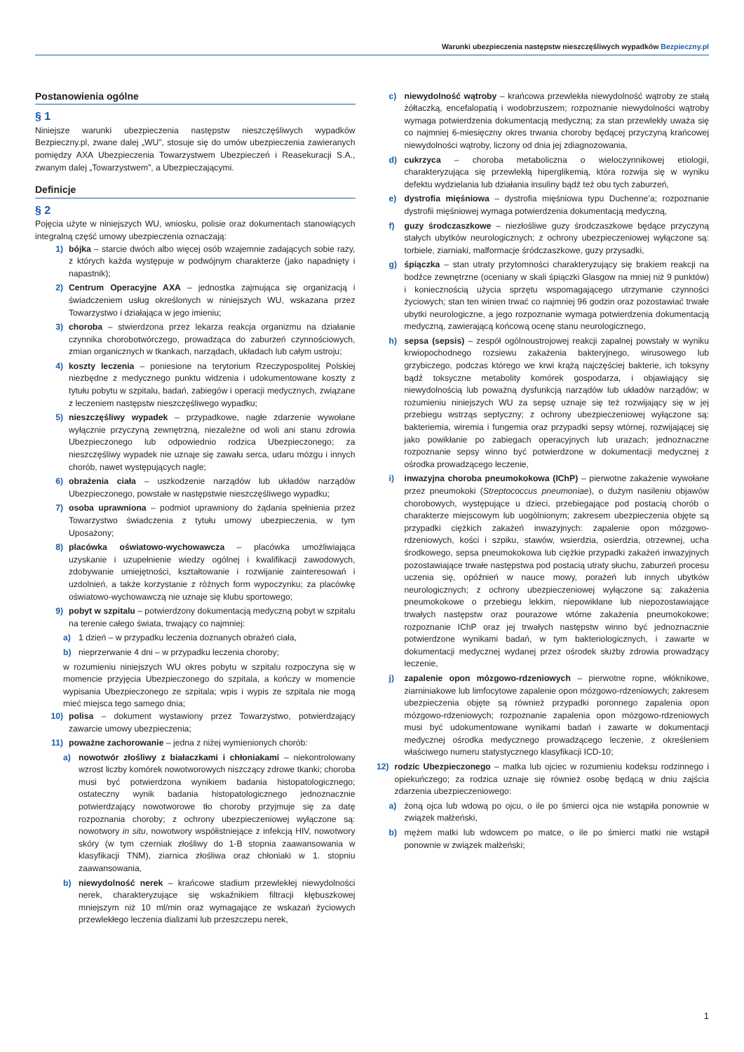Warunki ubezpieczenia następstw nieszczęśliwych wypadków Bezpieczny.pl
Postanowienia ogólne
§ 1
Niniejsze warunki ubezpieczenia następstw nieszczęśliwych wypadków Bezpieczny.pl, zwane dalej „WU”, stosuje się do umów ubezpieczenia zawieranych pomiędzy AXA Ubezpieczenia Towarzystwem Ubezpieczeń i Reasekuracji S.A., zwanym dalej „Towarzystwem”, a Ubezpieczającymi.
Definicje
§ 2
Pojęcia użyte w niniejszych WU, wniosku, polisie oraz dokumentach stanowiących integralną część umowy ubezpieczenia oznaczają:
1) bójka – starcie dwóch albo więcej osób wzajemnie zadających sobie razy, z których każda występuje w podwójnym charakterze (jako napadnięty i napastnik);
2) Centrum Operacyjne AXA – jednostka zajmująca się organizacją i świadczeniem usług określonych w niniejszych WU, wskazana przez Towarzystwo i działająca w jego imieniu;
3) choroba – stwierdzona przez lekarza reakcja organizmu na działanie czynnika chorobotwórczego, prowadząca do zaburzeń czynnościowych, zmian organicznych w tkankach, narządach, układach lub całym ustroju;
4) koszty leczenia – poniesione na terytorium Rzeczypospolitej Polskiej niezbędne z medycznego punktu widzenia i udokumentowane koszty z tytułu pobytu w szpitalu, badań, zabiegów i operacji medycznych, związane z leczeniem następstw nieszczęśliwego wypadku;
5) nieszczęśliwy wypadek – przypadkowe, nagłe zdarzenie wywołane wyłącznie przyczyną zewnętrzną, niezależne od woli ani stanu zdrowia Ubezpieczonego lub odpowiednio rodzica Ubezpieczonego; za nieszczęśliwy wypadek nie uznaje się zawału serca, udaru mózgu i innych chorób, nawet występujących nagle;
6) obrażenia ciała – uszkodzenie narządów lub układów narządów Ubezpieczonego, powstałe w następstwie nieszczęśliwego wypadku;
7) osoba uprawniona – podmiot uprawniony do żądania spełnienia przez Towarzystwo świadczenia z tytułu umowy ubezpieczenia, w tym Uposażony;
8) placówka oświatowo-wychowawcza – placówka umożliwiająca uzyskanie i uzupełnienie wiedzy ogólnej i kwalifikacji zawodowych, zdobywanie umiejętności, kształtowanie i rozwijanie zainteresowań i uzdolnień, a także korzystanie z różnych form wypoczynku; za placówkę oświatowo-wychowawczą nie uznaje się klubu sportowego;
9) pobyt w szpitalu – potwierdzony dokumentacją medyczną pobyt w szpitalu na terenie całego świata, trwający co najmniej:
a) 1 dzień – w przypadku leczenia doznanych obrażeń ciała,
b) nieprzerwanie 4 dni – w przypadku leczenia choroby;
w rozumieniu niniejszych WU okres pobytu w szpitalu rozpoczyna się w momencie przyjęcia Ubezpieczonego do szpitala, a kończy w momencie wypisania Ubezpieczonego ze szpitala; wpis i wypis ze szpitala nie mogą mieć miejsca tego samego dnia;
10) polisa – dokument wystawiony przez Towarzystwo, potwierdzający zawarcie umowy ubezpieczenia;
11) poważne zachorowanie – jedna z niżej wymienionych chorób:
a) nowotwór złośliwy z białaczkami i chłoniakami – niekontrolowany wzrost liczby komórek nowotworowych niszczący zdrowe tkanki; choroba musi być potwierdzona wynikiem badania histopatologicznego; ostateczny wynik badania histopatologicznego jednoznacznie potwierdzający nowotworowe tło choroby przyjmuje się za datę rozpoznania choroby; z ochrony ubezpieczeniowej wyłączone są: nowotwory in situ, nowotwory współistniejące z infekcją HIV, nowotwory skóry (w tym czerniak złośliwy do 1-B stopnia zaawansowania w klasyfikacji TNM), ziarnica złośliwa oraz chłoniaki w 1. stopniu zaawansowania,
b) niewydolność nerek – krańcowe stadium przewlekłej niewydolności nerek, charakteryzujące się wskaźnikiem filtracji kłębuszkowej mniejszym niż 10 ml/min oraz wymagające ze wskazań życiowych przewlekłego leczenia dializami lub przeszczepu nerek,
c) niewydolność wątroby – krańcowa przewlekła niewydolność wątroby ze stałą żółtaczką, encefalopatią i wodobrzuszem; rozpoznanie niewydolności wątroby wymaga potwierdzenia dokumentacją medyczną; za stan przewlekły uważa się co najmniej 6-miesięczny okres trwania choroby będącej przyczyną krańcowej niewydolności wątroby, liczony od dnia jej zdiagnozowania,
d) cukrzyca – choroba metaboliczna o wieloczynnikowej etiologii, charakteryzująca się przewlekłą hiperglikemią, która rozwija się w wyniku defektu wydzielania lub działania insuliny bądź też obu tych zaburzeń,
e) dystrofia mięśniowa – dystrofia mięśniowa typu Duchenne’a; rozpoznanie dystrofii mięśniowej wymaga potwierdzenia dokumentacją medyczną,
f) guzy środczaszkowe – niezłośliwe guzy środczaszkowe będące przyczyną stałych ubytków neurologicznych; z ochrony ubezpieczeniowej wyłączone są: torbiele, ziarniaki, malformacje śródczaszkowe, guzy przysadki,
g) śpiączka – stan utraty przytomności charakteryzujący się brakiem reakcji na bodźce zewnętrzne (oceniany w skali śpiączki Glasgow na mniej niż 9 punktów) i koniecznością użycia sprzętu wspomagającego utrzymanie czynności życiowych; stan ten winien trwać co najmniej 96 godzin oraz pozostawiać trwałe ubytki neurologiczne, a jego rozpoznanie wymaga potwierdzenia dokumentacją medyczną, zawierającą końcową ocenę stanu neurologicznego,
h) sepsa (sepsis) – zespół ogólnoustrojowej reakcji zapalnej powstały w wyniku krwiopochodnego rozsiewu zakażenia bakteryjnego, wirusowego lub grzybiczego, podczas którego we krwi krążą najczęściej bakterie, ich toksyny bądź toksyczne metabolity komórek gospodarza, i objawiający się niewydolnością lub poważną dysfunkcją narządów lub układów narządów; w rozumieniu niniejszych WU za sepsę uznaje się też rozwijający się w jej przebiegu wstrząs septyczny; z ochrony ubezpieczeniowej wyłączone są: bakteriemia, wiremia i fungemia oraz przypadki sepsy wtórnej, rozwijającej się jako powikłanie po zabiegach operacyjnych lub urazach; jednoznaczne rozpoznanie sepsy winno być potwierdzone w dokumentacji medycznej z ośrodka prowadzącego leczenie,
i) inwazyjna choroba pneumokokowa (IChP) – pierwotne zakażenie wywołane przez pneumokoki (Streptococcus pneumoniae), o dużym nasileniu objawów chorobowych, występujące u dzieci, przebiegające pod postacią chorób o charakterze miejscowym lub uogólnionym; zakresem ubezpieczenia objęte są przypadki ciężkich zakażeń inwazyjnych: zapalenie opon mózgowo-rdzeniowych, kości i szpiku, stawów, wsierdzia, osierdzia, otrzewnej, ucha środkowego, sepsa pneumokokowa lub ciężkie przypadki zakażeń inwazyjnych pozostawiające trwałe następstwa pod postacią utraty słuchu, zaburzeń procesu uczenia się, opóźnień w nauce mowy, porażeń lub innych ubytków neurologicznych; z ochrony ubezpieczeniowej wyłączone są: zakażenia pneumokokowe o przebiegu lekkim, niepowikłane lub niepozostawiające trwałych następstw oraz pourazowe wtórne zakażenia pneumokokowe; rozpoznanie IChP oraz jej trwałych następstw winno być jednoznacznie potwierdzone wynikami badań, w tym bakteriologicznych, i zawarte w dokumentacji medycznej wydanej przez ośrodek służby zdrowia prowadzący leczenie,
j) zapalenie opon mózgowo-rdzeniowych – pierwotne ropne, włóknikowe, ziarniniakowe lub limfocytowe zapalenie opon mózgowo-rdzeniowych; zakresem ubezpieczenia objęte są również przypadki poronnego zapalenia opon mózgowo-rdzeniowych; rozpoznanie zapalenia opon mózgowo-rdzeniowych musi być udokumentowane wynikami badań i zawarte w dokumentacji medycznej ośrodka medycznego prowadzącego leczenie, z określeniem właściwego numeru statystycznego klasyfikacji ICD-10;
12) rodzic Ubezpieczonego – matka lub ojciec w rozumieniu kodeksu rodzinnego i opiekuńczego; za rodzica uznaje się również osobę będącą w dniu zajścia zdarzenia ubezpieczeniowego:
a) żoną ojca lub wdową po ojcu, o ile po śmierci ojca nie wstąpiła ponownie w związek małżeński,
b) mężem matki lub wdowcem po matce, o ile po śmierci matki nie wstąpił ponownie w związek małżeński;
1